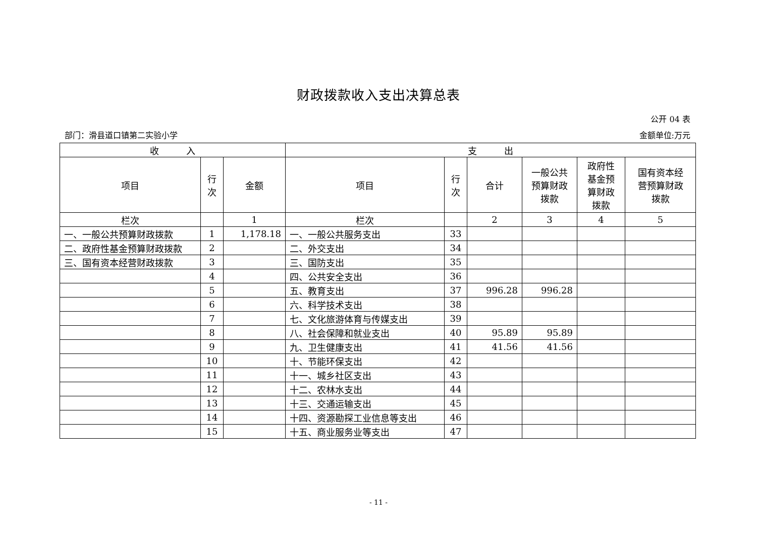财政拨款收入支出决算总表
公开 04 表
部门：滑县道口镇第二实验小学 金额单位:万元
| 收 入 | | | 支 出 | | | | | |
| --- | --- | --- | --- | --- | --- | --- | --- | --- |
| 项目 | 行 次 | 金额 | 项目 | 行 次 | 合计 | 一般公共 预算财政 拨款 | 政府性 基金预 算财政 拨款 | 国有资本经 营预算财政 拨款 |
| 栏次 | | 1 | 栏次 | | 2 | 3 | 4 | 5 |
| 一、一般公共预算财政拨款 | 1 | 1,178.18 | 一、一般公共服务支出 | 33 | | | | |
| 二、政府性基金预算财政拨款 | 2 | | 二、外交支出 | 34 | | | | |
| 三、国有资本经营财政拨款 | 3 | | 三、国防支出 | 35 | | | | |
| | 4 | | 四、公共安全支出 | 36 | | | | |
| | 5 | | 五、教育支出 | 37 | 996.28 | 996.28 | | |
| | 6 | | 六、科学技术支出 | 38 | | | | |
| | 7 | | 七、文化旅游体育与传媒支出 | 39 | | | | |
| | 8 | | 八、社会保障和就业支出 | 40 | 95.89 | 95.89 | | |
| | 9 | | 九、卫生健康支出 | 41 | 41.56 | 41.56 | | |
| | 10 | | 十、节能环保支出 | 42 | | | | |
| | 11 | | 十一、城乡社区支出 | 43 | | | | |
| | 12 | | 十二、农林水支出 | 44 | | | | |
| | 13 | | 十三、交通运输支出 | 45 | | | | |
| | 14 | | 十四、资源勘探工业信息等支出 | 46 | | | | |
| | 15 | | 十五、商业服务业等支出 | 47 | | | | |
- 11 -